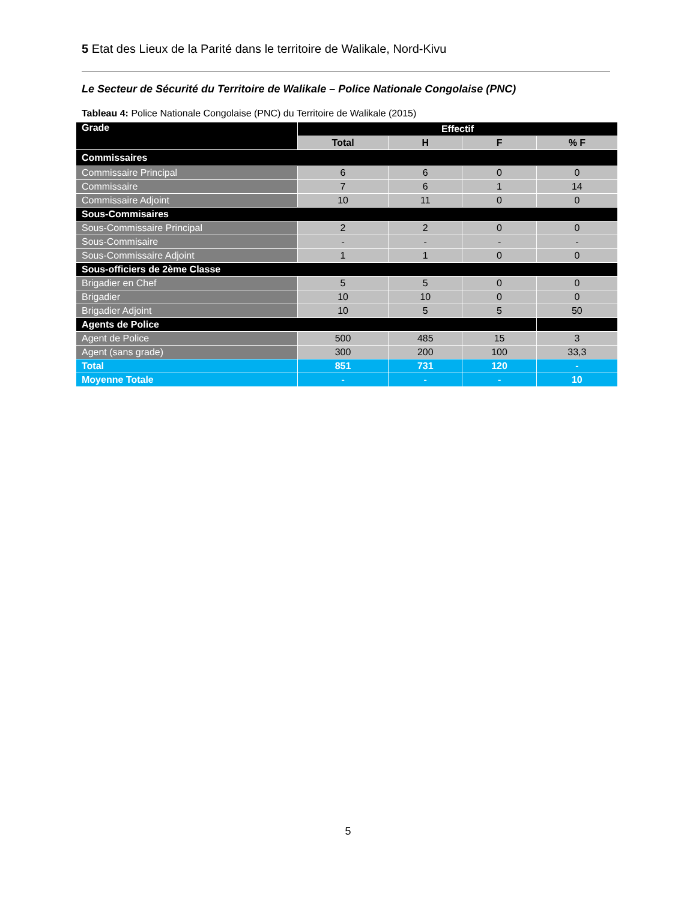5 Etat des Lieux de la Parité dans le territoire de Walikale, Nord-Kivu
Le Secteur de Sécurité du Territoire de Walikale – Police Nationale Congolaise (PNC)
Tableau 4: Police Nationale Congolaise (PNC) du Territoire de Walikale (2015)
| Grade | Effectif | | | |
| --- | --- | --- | --- | --- |
| | Total | H | F | % F |
| Commissaires | | | | |
| Commissaire Principal | 6 | 6 | 0 | 0 |
| Commissaire | 7 | 6 | 1 | 14 |
| Commissaire Adjoint | 10 | 11 | 0 | 0 |
| Sous-Commisaires | | | | |
| Sous-Commissaire Principal | 2 | 2 | 0 | 0 |
| Sous-Commisaire | - | - | - | - |
| Sous-Commissaire Adjoint | 1 | 1 | 0 | 0 |
| Sous-officiers de 2ème Classe | | | | |
| Brigadier en Chef | 5 | 5 | 0 | 0 |
| Brigadier | 10 | 10 | 0 | 0 |
| Brigadier Adjoint | 10 | 5 | 5 | 50 |
| Agents de Police | | | | |
| Agent de Police | 500 | 485 | 15 | 3 |
| Agent (sans grade) | 300 | 200 | 100 | 33,3 |
| Total | 851 | 731 | 120 | - |
| Moyenne Totale | - | - | - | 10 |
5